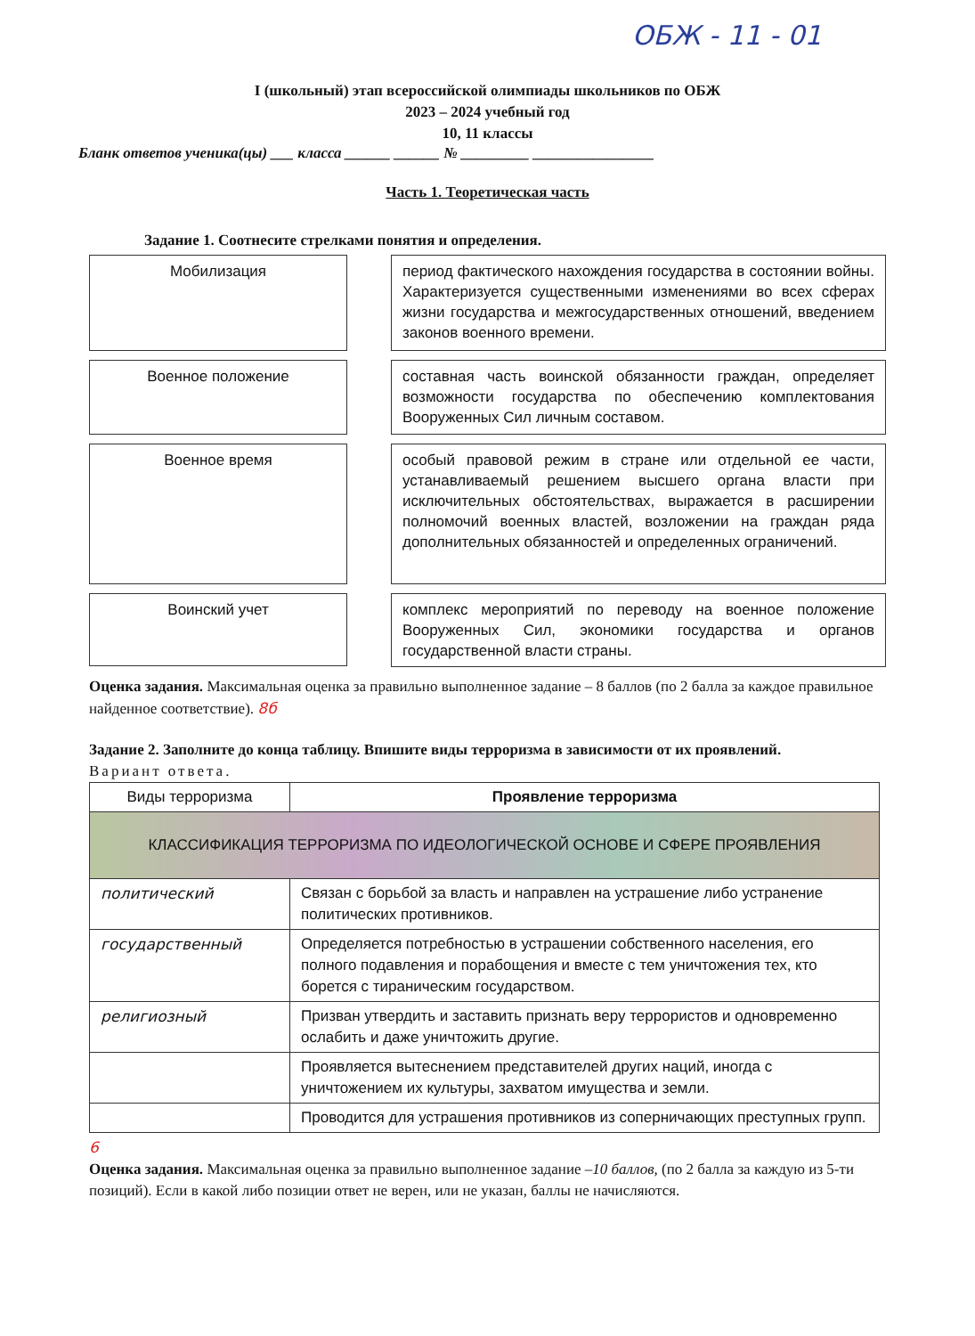ОБЖ - 11 - 01
I (школьный) этап всероссийской олимпиады школьников по ОБЖ
2023 – 2024 учебный год
10, 11 классы
Бланк ответов ученика(цы) ___ класса ______ ______ № _________ ________________
Часть 1. Теоретическая часть
Задание 1. Соотнесите стрелками понятия и определения.
Мобилизация
период фактического нахождения государства в состоянии войны. Характеризуется существенными изменениями во всех сферах жизни государства и межгосударственных отношений, введением законов военного времени.
Военное положение
составная часть воинской обязанности граждан, определяет возможности государства по обеспечению комплектования Вооруженных Сил личным составом.
Военное время
особый правовой режим в стране или отдельной ее части, устанавливаемый решением высшего органа власти при исключительных обстоятельствах, выражается в расширении полномочий военных властей, возложении на граждан ряда дополнительных обязанностей и определенных ограничений.
Воинский учет
комплекс мероприятий по переводу на военное положение Вооруженных Сил, экономики государства и органов государственной власти страны.
Оценка задания. Максимальная оценка за правильно выполненное задание – 8 баллов (по 2 балла за каждое правильное найденное соответствие). 8б
Задание 2. Заполните до конца таблицу. Впишите виды терроризма в зависимости от их проявлений.
Вариант ответа.
| Виды терроризма | Проявление терроризма |
| --- | --- |
| КЛАССИФИКАЦИЯ ТЕРРОРИЗМА ПО ИДЕОЛОГИЧЕСКОЙ ОСНОВЕ И СФЕРЕ ПРОЯВЛЕНИЯ | |
| политический | Связан с борьбой за власть и направлен на устрашение либо устранение политических противников. |
| государственный | Определяется потребностью в устрашении собственного населения, его полного подавления и порабощения и вместе с тем уничтожения тех, кто борется с тираническим государством. |
| религиозный | Призван утвердить и заставить признать веру террористов и одновременно ослабить и даже уничтожить другие. |
| | Проявляется вытеснением представителей других наций, иногда с уничтожением их культуры, захватом имущества и земли. |
| | Проводится для устрашения противников из соперничающих преступных групп. |
6
Оценка задания. Максимальная оценка за правильно выполненное задание –10 баллов, (по 2 балла за каждую из 5-ти позиций). Если в какой либо позиции ответ не верен, или не указан, баллы не начисляются.